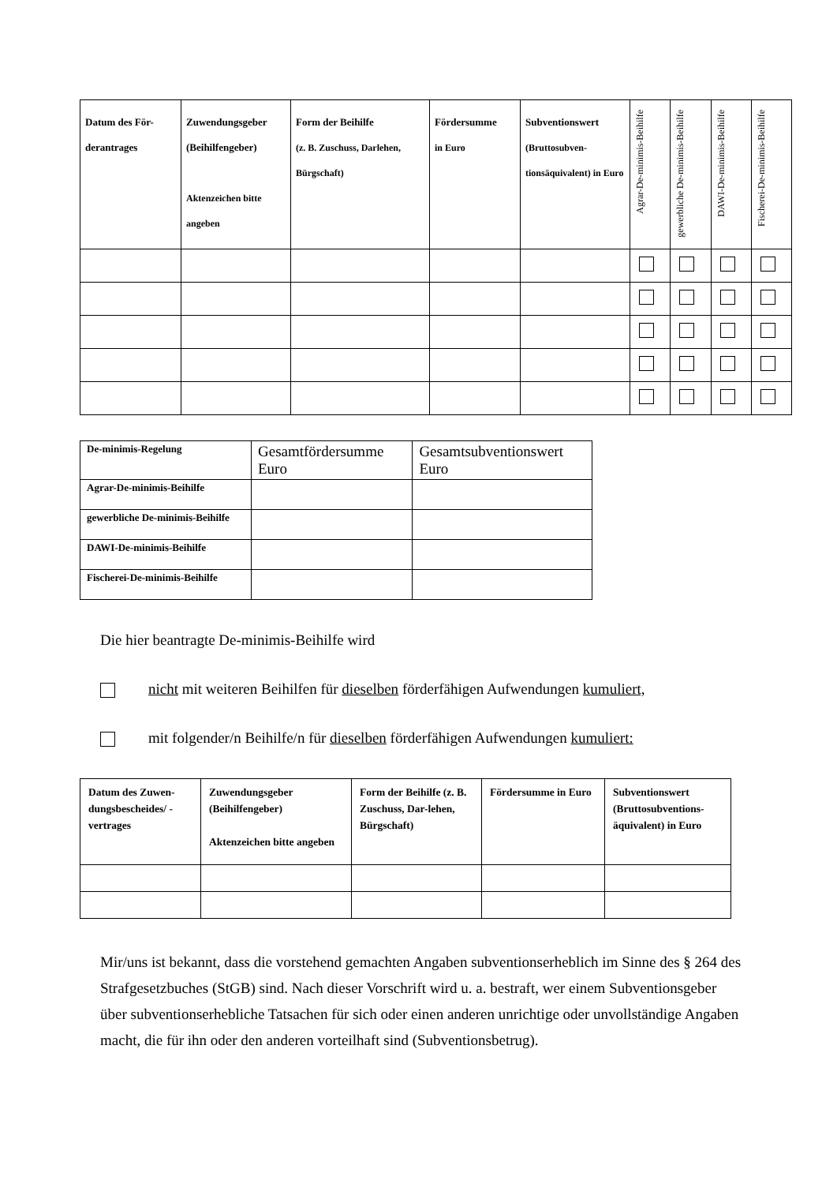| Datum des För-derantrages | Zuwendungsgeber (Beihilfengeber) Aktenzeichen bitte angeben | Form der Beihilfe (z. B. Zuschuss, Darlehen, Bürgschaft) | Fördersumme in Euro | Subventionswert (Bruttosubven-tionsäquivalent) in Euro | Agrar-De-minimis-Beihilfe | gewerbliche De-minimis-Beihilfe | DAWI-De-minimis-Beihilfe | Fischerei-De-minimis-Beihilfe |
| --- | --- | --- | --- | --- | --- | --- | --- | --- |
| De-minimis-Regelung | Gesamtfördersumme Euro | Gesamtsubventionswert Euro |
| Agrar-De-minimis-Beihilfe | | |
| gewerbliche De-minimis-Beihilfe | | |
| DAWI-De-minimis-Beihilfe | | |
| Fischerei-De-minimis-Beihilfe | | |
Die hier beantragte De-minimis-Beihilfe wird
nicht mit weiteren Beihilfen für dieselben förderfähigen Aufwendungen kumuliert,
mit folgender/n Beihilfe/n für dieselben förderfähigen Aufwendungen kumuliert:
| Datum des Zuwen-dungsbescheides/ -vertrages | Zuwendungsgeber (Beihilfengeber) Aktenzeichen bitte angeben | Form der Beihilfe (z. B. Zuschuss, Dar-lehen, Bürgschaft) | Fördersumme in Euro | Subventionswert (Bruttosubventions-äquivalent) in Euro |
| --- | --- | --- | --- | --- |
Mir/uns ist bekannt, dass die vorstehend gemachten Angaben subventionserheblich im Sinne des § 264 des Strafgesetzbuches (StGB) sind. Nach dieser Vorschrift wird u. a. bestraft, wer einem Subventionsgeber über subventionserhebliche Tatsachen für sich oder einen anderen unrichtige oder unvollständige Angaben macht, die für ihn oder den anderen vorteilhaft sind (Subventionsbetrug).